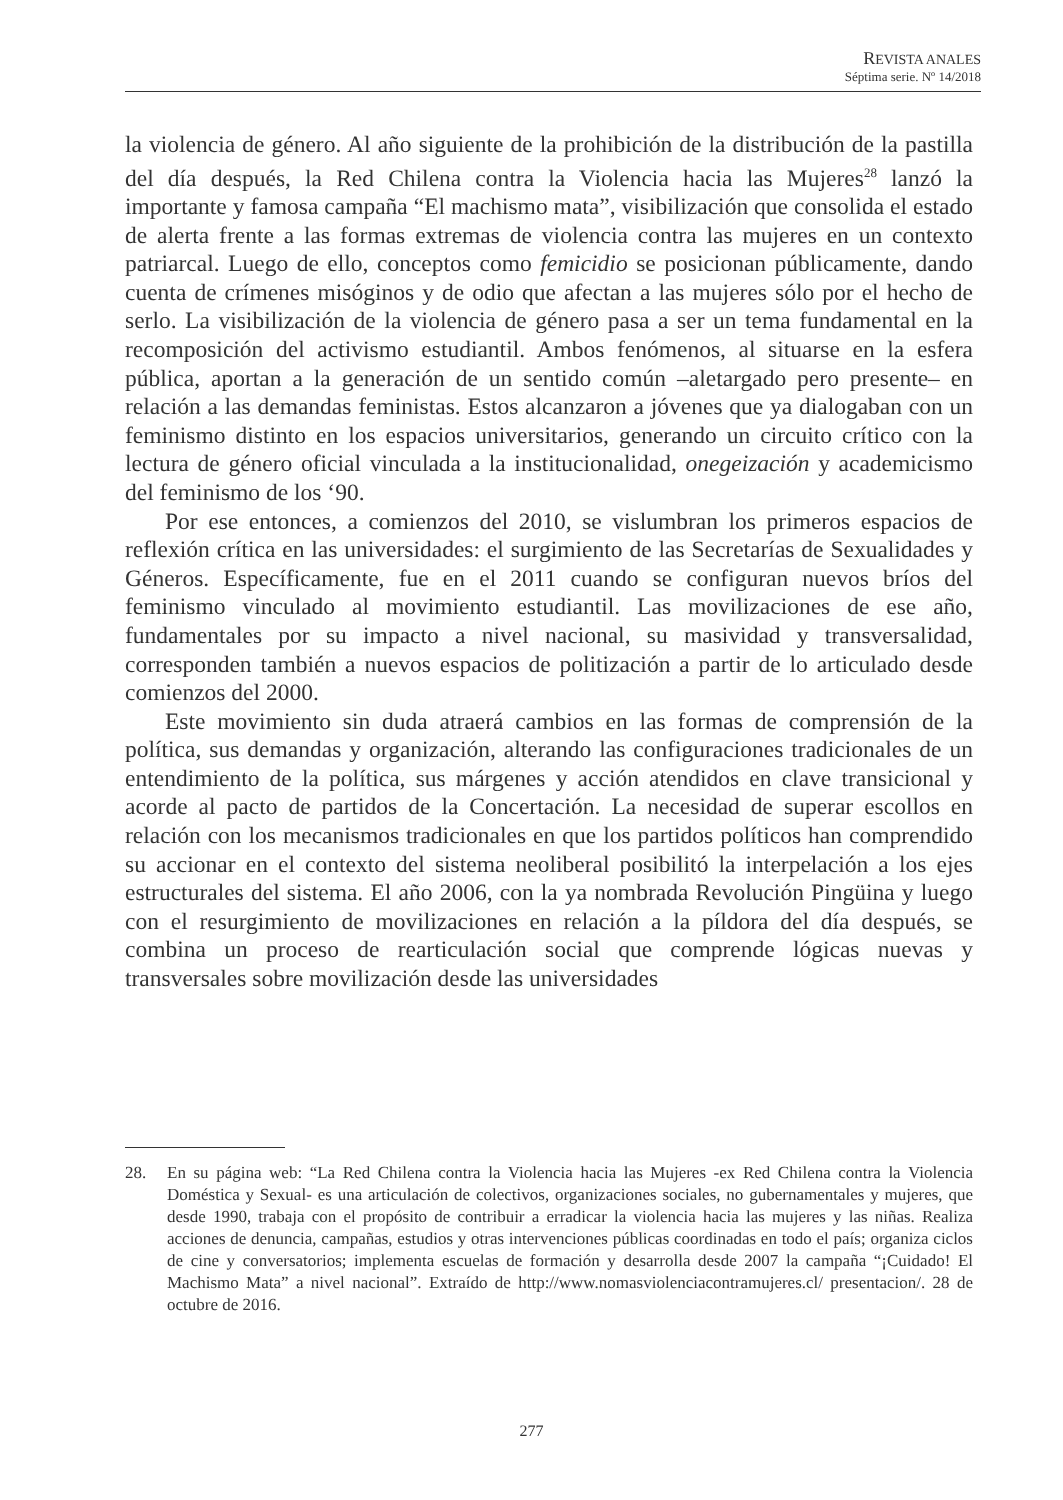REVISTA ANALES
Séptima serie. Nº 14/2018
la violencia de género. Al año siguiente de la prohibición de la distribución de la pastilla del día después, la Red Chilena contra la Violencia hacia las Mujeres<sup>28</sup> lanzó la importante y famosa campaña “El machismo mata”, visibilización que consolida el estado de alerta frente a las formas extremas de violencia contra las mujeres en un contexto patriarcal. Luego de ello, conceptos como femicidio se posicionan públicamente, dando cuenta de crímenes misóginos y de odio que afectan a las mujeres sólo por el hecho de serlo. La visibilización de la violencia de género pasa a ser un tema fundamental en la recomposición del activismo estudiantil. Ambos fenómenos, al situarse en la esfera pública, aportan a la generación de un sentido común –aletargado pero presente– en relación a las demandas feministas. Estos alcanzaron a jóvenes que ya dialogaban con un feminismo distinto en los espacios universitarios, generando un circuito crítico con la lectura de género oficial vinculada a la institucionalidad, onegeización y academicismo del feminismo de los ‘90.
Por ese entonces, a comienzos del 2010, se vislumbran los primeros espacios de reflexión crítica en las universidades: el surgimiento de las Secretarías de Sexualidades y Géneros. Específicamente, fue en el 2011 cuando se configuran nuevos bríos del feminismo vinculado al movimiento estudiantil. Las movilizaciones de ese año, fundamentales por su impacto a nivel nacional, su masividad y transversalidad, corresponden también a nuevos espacios de politización a partir de lo articulado desde comienzos del 2000.
Este movimiento sin duda atraerá cambios en las formas de comprensión de la política, sus demandas y organización, alterando las configuraciones tradicionales de un entendimiento de la política, sus márgenes y acción atendidos en clave transicional y acorde al pacto de partidos de la Concertación. La necesidad de superar escollos en relación con los mecanismos tradicionales en que los partidos políticos han comprendido su accionar en el contexto del sistema neoliberal posibilitó la interpelación a los ejes estructurales del sistema. El año 2006, con la ya nombrada Revolución Pingüina y luego con el resurgimiento de movilizaciones en relación a la píldora del día después, se combina un proceso de rearticulación social que comprende lógicas nuevas y transversales sobre movilización desde las universidades
28. En su página web: “La Red Chilena contra la Violencia hacia las Mujeres -ex Red Chilena contra la Violencia Doméstica y Sexual- es una articulación de colectivos, organizaciones sociales, no gubernamentales y mujeres, que desde 1990, trabaja con el propósito de contribuir a erradicar la violencia hacia las mujeres y las niñas. Realiza acciones de denuncia, campañas, estudios y otras intervenciones públicas coordinadas en todo el país; organiza ciclos de cine y conversatorios; implementa escuelas de formación y desarrolla desde 2007 la campaña “¡Cuidado! El Machismo Mata” a nivel nacional”. Extraído de http://www.nomasviolenciacontramujeres.cl/ presentacion/. 28 de octubre de 2016.
277